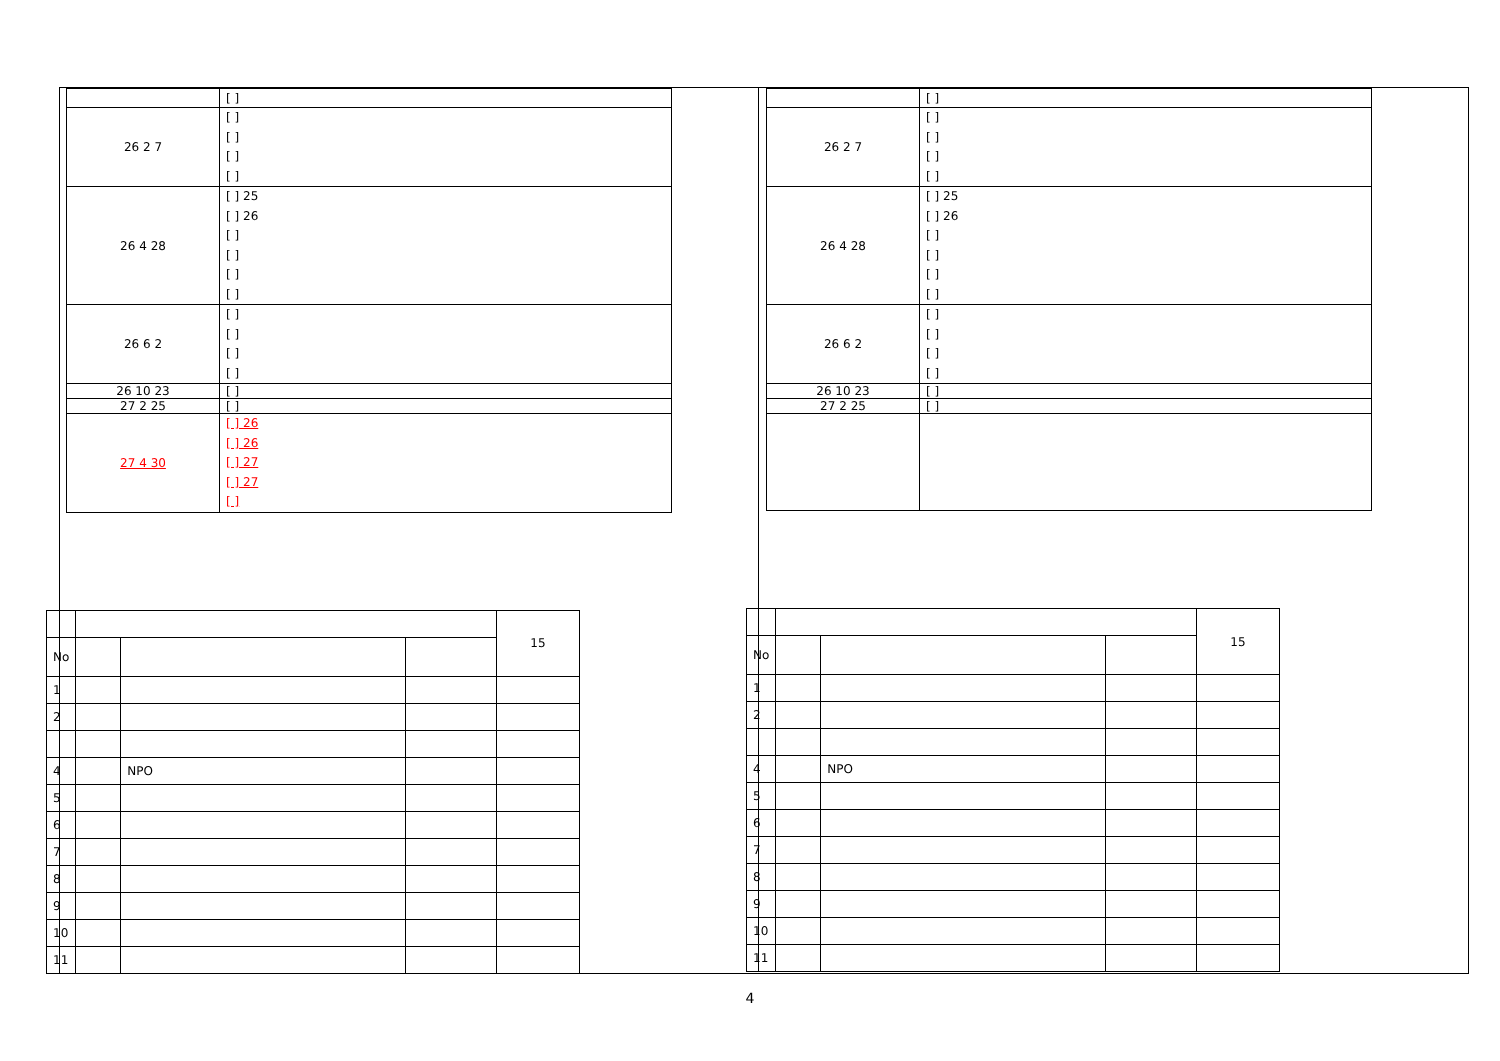| | [ ] |
| 26 2 7 | [ ] [ ] [ ] [ ] |
| 26 4 28 | [ ] 25 [ ] 26 [ ] [ ] [ ] [ ] |
| 26 6 2 | [ ] [ ] [ ] [ ] |
| 26 10 23 | [ ] |
| 27 2 25 | [ ] |
| 27 4 30 | [ ] 26 [ ] 26 [ ] 27 [ ] 27 [ ] |
| | | | | 15 |
| No | | | | |
| 1 | | | | |
| 2 | | | | |
| 4 | | NPO | | |
| 5 | | | | |
| 6 | | | | |
| 7 | | | | |
| 8 | | | | |
| 9 | | | | |
| 10 | | | | |
| 11 | | | | |
| | [ ] |
| 26 2 7 | [ ] [ ] [ ] [ ] |
| 26 4 28 | [ ] 25 [ ] 26 [ ] [ ] [ ] [ ] |
| 26 6 2 | [ ] [ ] [ ] [ ] |
| 26 10 23 | [ ] |
| 27 2 25 | [ ] |
| | | | | 15 |
| No | | | | |
| 1 | | | | |
| 2 | | | | |
| 4 | | NPO | | |
| 5 | | | | |
| 6 | | | | |
| 7 | | | | |
| 8 | | | | |
| 9 | | | | |
| 10 | | | | |
| 11 | | | | |
4